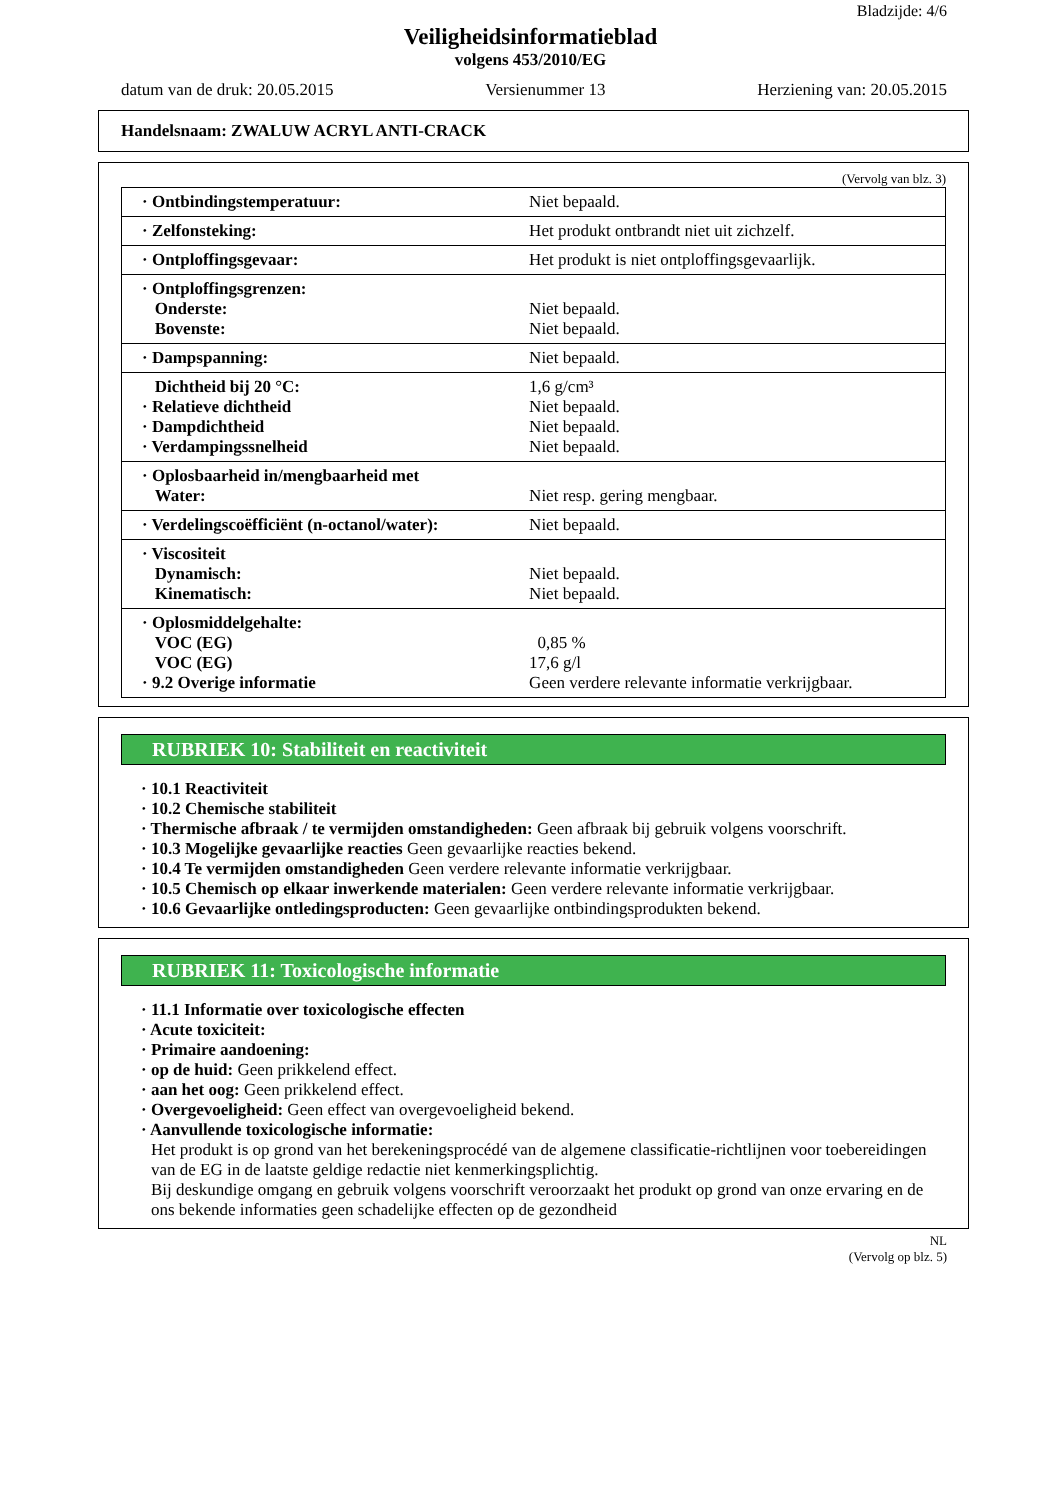Bladzijde: 4/6
Veiligheidsinformatieblad
volgens 453/2010/EG
datum van de druk: 20.05.2015 Versienummer 13 Herziening van: 20.05.2015
Handelsnaam: ZWALUW ACRYL ANTI-CRACK
(Vervolg van blz. 3)
| · Ontbindingstemperatuur: | Niet bepaald. |
| · Zelfonsteking: | Het produkt ontbrandt niet uit zichzelf. |
| · Ontploffingsgevaar: | Het produkt is niet ontploffingsgevaarlijk. |
| · Ontploffingsgrenzen: Onderste: Bovenste: | Niet bepaald. Niet bepaald. |
| · Dampspanning: | Niet bepaald. |
| Dichtheid bij 20 °C: · Relatieve dichtheid · Dampdichtheid · Verdampingssnelheid | 1,6 g/cm³ Niet bepaald. Niet bepaald. Niet bepaald. |
| · Oplosbaarheid in/mengbaarheid met Water: | Niet resp. gering mengbaar. |
| · Verdelingscoëfficiënt (n-octanol/water): | Niet bepaald. |
| · Viscositeit Dynamisch: Kinematisch: | Niet bepaald. Niet bepaald. |
| · Oplosmiddelgehalte: VOC (EG) VOC (EG) · 9.2 Overige informatie | 0,85 % 17,6 g/l Geen verdere relevante informatie verkrijgbaar. |
RUBRIEK 10: Stabiliteit en reactiviteit
· 10.1 Reactiviteit
· 10.2 Chemische stabiliteit
· Thermische afbraak / te vermijden omstandigheden: Geen afbraak bij gebruik volgens voorschrift.
· 10.3 Mogelijke gevaarlijke reacties Geen gevaarlijke reacties bekend.
· 10.4 Te vermijden omstandigheden Geen verdere relevante informatie verkrijgbaar.
· 10.5 Chemisch op elkaar inwerkende materialen: Geen verdere relevante informatie verkrijgbaar.
· 10.6 Gevaarlijke ontledingsproducten: Geen gevaarlijke ontbindingsprodukten bekend.
RUBRIEK 11: Toxicologische informatie
· 11.1 Informatie over toxicologische effecten
· Acute toxiciteit:
· Primaire aandoening:
· op de huid: Geen prikkelend effect.
· aan het oog: Geen prikkelend effect.
· Overgevoeligheid: Geen effect van overgevoeligheid bekend.
· Aanvullende toxicologische informatie:
Het produkt is op grond van het berekeningsprocédé van de algemene classificatie-richtlijnen voor toebereidingen van de EG in de laatste geldige redactie niet kenmerkingsplichtig.
Bij deskundige omgang en gebruik volgens voorschrift veroorzaakt het produkt op grond van onze ervaring en de ons bekende informaties geen schadelijke effecten op de gezondheid
NL
(Vervolg op blz. 5)